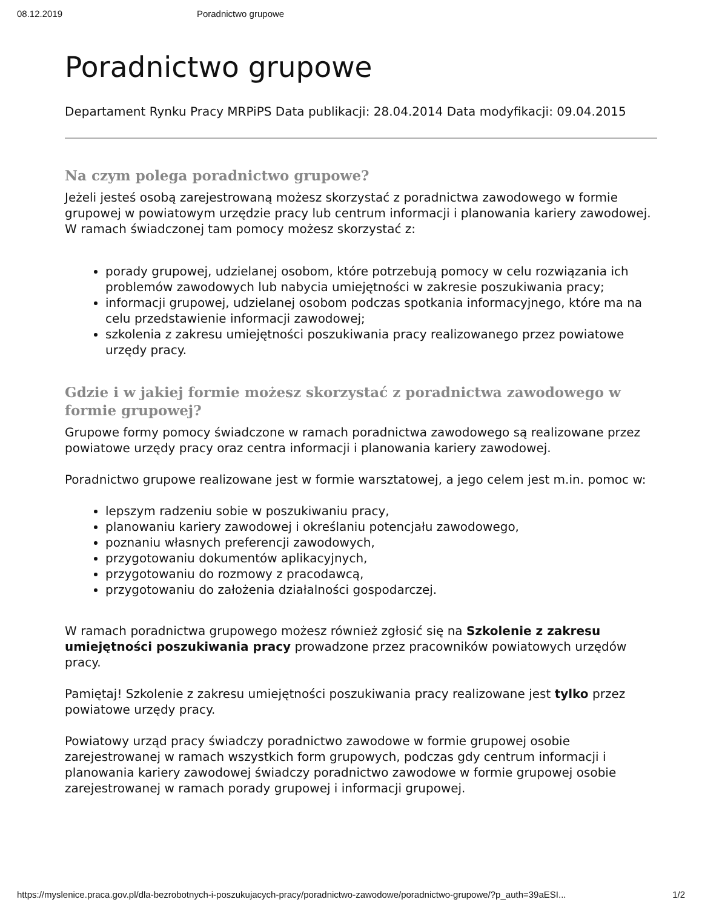08.12.2019 Poradnictwo grupowe
Poradnictwo grupowe
Departament Rynku Pracy MRPiPS Data publikacji: 28.04.2014 Data modyfikacji: 09.04.2015
Na czym polega poradnictwo grupowe?
Jeżeli jesteś osobą zarejestrowaną możesz skorzystać z poradnictwa zawodowego w formie grupowej w powiatowym urzędzie pracy lub centrum informacji i planowania kariery zawodowej. W ramach świadczonej tam pomocy możesz skorzystać z:
porady grupowej, udzielanej osobom, które potrzebują pomocy w celu rozwiązania ich problemów zawodowych lub nabycia umiejętności w zakresie poszukiwania pracy;
informacji grupowej, udzielanej osobom podczas spotkania informacyjnego, które ma na celu przedstawienie informacji zawodowej;
szkolenia z zakresu umiejętności poszukiwania pracy realizowanego przez powiatowe urzędy pracy.
Gdzie i w jakiej formie możesz skorzystać z poradnictwa zawodowego w formie grupowej?
Grupowe formy pomocy świadczone w ramach poradnictwa zawodowego są realizowane przez powiatowe urzędy pracy oraz centra informacji i planowania kariery zawodowej.
Poradnictwo grupowe realizowane jest w formie warsztatowej, a jego celem jest m.in. pomoc w:
lepszym radzeniu sobie w poszukiwaniu pracy,
planowaniu kariery zawodowej i określaniu potencjału zawodowego,
poznaniu własnych preferencji zawodowych,
przygotowaniu dokumentów aplikacyjnych,
przygotowaniu do rozmowy z pracodawcą,
przygotowaniu do założenia działalności gospodarczej.
W ramach poradnictwa grupowego możesz również zgłosić się na Szkolenie z zakresu umiejętności poszukiwania pracy prowadzone przez pracowników powiatowych urzędów pracy.
Pamiętaj! Szkolenie z zakresu umiejętności poszukiwania pracy realizowane jest tylko przez powiatowe urzędy pracy.
Powiatowy urząd pracy świadczy poradnictwo zawodowe w formie grupowej osobie zarejestrowanej w ramach wszystkich form grupowych, podczas gdy centrum informacji i planowania kariery zawodowej świadczy poradnictwo zawodowe w formie grupowej osobie zarejestrowanej w ramach porady grupowej i informacji grupowej.
https://myslenice.praca.gov.pl/dla-bezrobotnych-i-poszukujacych-pracy/poradnictwo-zawodowe/poradnictwo-grupowe/?p_auth=39aESI... 1/2